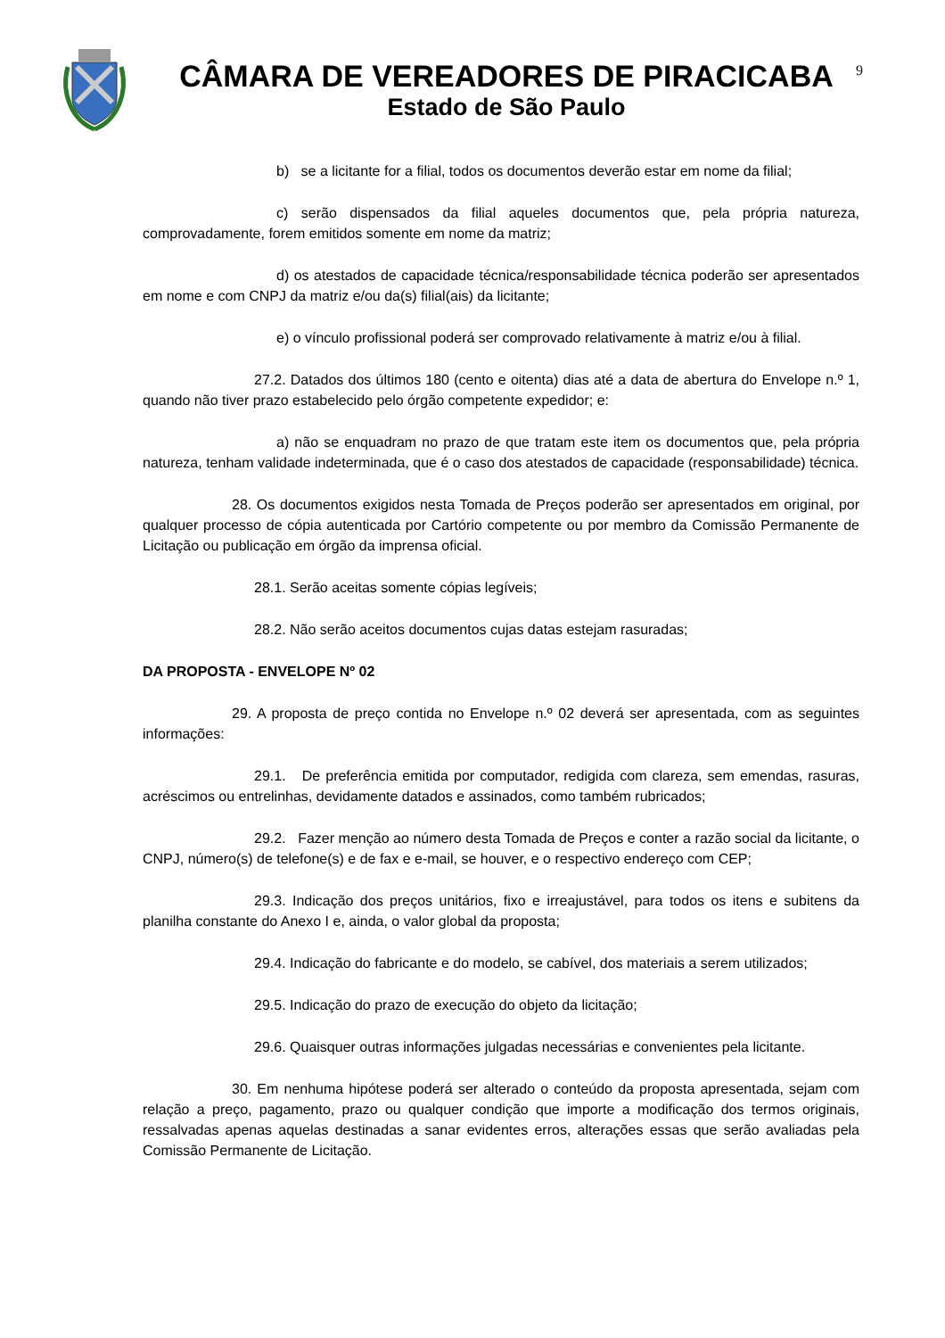CÂMARA DE VEREADORES DE PIRACICABA
Estado de São Paulo
9
b) se a licitante for a filial, todos os documentos deverão estar em nome da filial;
c) serão dispensados da filial aqueles documentos que, pela própria natureza, comprovadamente, forem emitidos somente em nome da matriz;
d) os atestados de capacidade técnica/responsabilidade técnica poderão ser apresentados em nome e com CNPJ da matriz e/ou da(s) filial(ais) da licitante;
e) o vínculo profissional poderá ser comprovado relativamente à matriz e/ou à filial.
27.2. Datados dos últimos 180 (cento e oitenta) dias até a data de abertura do Envelope n.º 1, quando não tiver prazo estabelecido pelo órgão competente expedidor; e:
a) não se enquadram no prazo de que tratam este item os documentos que, pela própria natureza, tenham validade indeterminada, que é o caso dos atestados de capacidade (responsabilidade) técnica.
28. Os documentos exigidos nesta Tomada de Preços poderão ser apresentados em original, por qualquer processo de cópia autenticada por Cartório competente ou por membro da Comissão Permanente de Licitação ou publicação em órgão da imprensa oficial.
28.1. Serão aceitas somente cópias legíveis;
28.2. Não serão aceitos documentos cujas datas estejam rasuradas;
DA PROPOSTA - ENVELOPE Nº 02
29. A proposta de preço contida no Envelope n.º 02 deverá ser apresentada, com as seguintes informações:
29.1. De preferência emitida por computador, redigida com clareza, sem emendas, rasuras, acréscimos ou entrelinhas, devidamente datados e assinados, como também rubricados;
29.2. Fazer menção ao número desta Tomada de Preços e conter a razão social da licitante, o CNPJ, número(s) de telefone(s) e de fax e e-mail, se houver, e o respectivo endereço com CEP;
29.3. Indicação dos preços unitários, fixo e irreajustável, para todos os itens e subitens da planilha constante do Anexo I e, ainda, o valor global da proposta;
29.4. Indicação do fabricante e do modelo, se cabível, dos materiais a serem utilizados;
29.5. Indicação do prazo de execução do objeto da licitação;
29.6. Quaisquer outras informações julgadas necessárias e convenientes pela licitante.
30. Em nenhuma hipótese poderá ser alterado o conteúdo da proposta apresentada, sejam com relação a preço, pagamento, prazo ou qualquer condição que importe a modificação dos termos originais, ressalvadas apenas aquelas destinadas a sanar evidentes erros, alterações essas que serão avaliadas pela Comissão Permanente de Licitação.